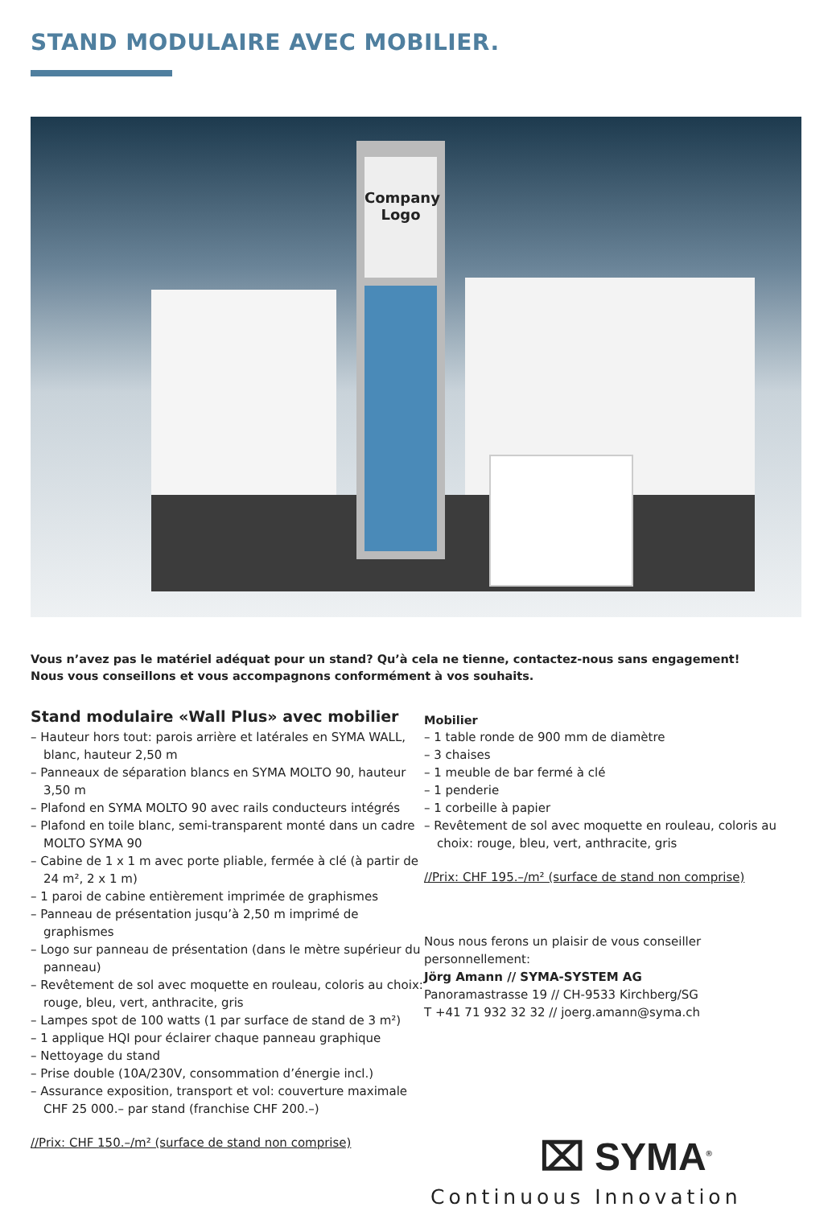STAND MODULAIRE AVEC MOBILIER.
Company Logo
Vous n’avez pas le matériel adéquat pour un stand? Qu’à cela ne tienne, contactez-nous sans engagement!
Nous vous conseillons et vous accompagnons conformément à vos souhaits.
Stand modulaire «Wall Plus» avec mobilier
– Hauteur hors tout: parois arrière et latérales en SYMA WALL, blanc, hauteur 2,50 m
– Panneaux de séparation blancs en SYMA MOLTO 90, hauteur 3,50 m
– Plafond en SYMA MOLTO 90 avec rails conducteurs intégrés
– Plafond en toile blanc, semi-transparent monté dans un cadre MOLTO SYMA 90
– Cabine de 1 x 1 m avec porte pliable, fermée à clé (à partir de 24 m², 2 x 1 m)
– 1 paroi de cabine entièrement imprimée de graphismes
– Panneau de présentation jusqu’à 2,50 m imprimé de graphismes
– Logo sur panneau de présentation (dans le mètre supérieur du panneau)
– Revêtement de sol avec moquette en rouleau, coloris au choix: rouge, bleu, vert, anthracite, gris
– Lampes spot de 100 watts (1 par surface de stand de 3 m²)
– 1 applique HQI pour éclairer chaque panneau graphique
– Nettoyage du stand
– Prise double (10A/230V, consommation d’énergie incl.)
– Assurance exposition, transport et vol: couverture maximale CHF 25 000.– par stand (franchise CHF 200.–)
//Prix: CHF 150.–/m² (surface de stand non comprise)
Mobilier
– 1 table ronde de 900 mm de diamètre
– 3 chaises
– 1 meuble de bar fermé à clé
– 1 penderie
– 1 corbeille à papier
– Revêtement de sol avec moquette en rouleau, coloris au choix: rouge, bleu, vert, anthracite, gris
//Prix: CHF 195.–/m² (surface de stand non comprise)
Nous nous ferons un plaisir de vous conseiller personnellement:
Jörg Amann // SYMA-SYSTEM AG
Panoramastrasse 19 // CH-9533 Kirchberg/SG
T +41 71 932 32 32 // joerg.amann@syma.ch
⌧ SYMA<sup>®</sup>
Continuous Innovation